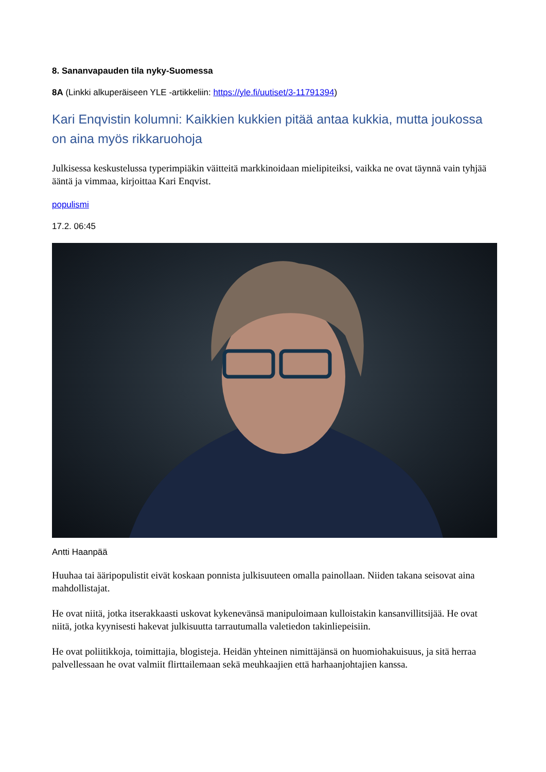8. Sananvapauden tila nyky-Suomessa
8A (Linkki alkuperäiseen YLE -artikkeliin: https://yle.fi/uutiset/3-11791394)
Kari Enqvistin kolumni: Kaikkien kukkien pitää antaa kukkia, mutta joukossa on aina myös rikkaruohoja
Julkisessa keskustelussa typerimpiäkin väitteitä markkinoidaan mielipiteiksi, vaikka ne ovat täynnä vain tyhjää ääntä ja vimmaa, kirjoittaa Kari Enqvist.
populismi
17.2. 06:45
Antti Haanpää
Huuhaa tai ääripopulistit eivät koskaan ponnista julkisuuteen omalla painollaan. Niiden takana seisovat aina mahdollistajat.
He ovat niitä, jotka itserakkaasti uskovat kykenevänsä manipuloimaan kulloistakin kansanvillitsijää. He ovat niitä, jotka kyynisesti hakevat julkisuutta tarrautumalla valetiedon takinliepeisiin.
He ovat poliitikkoja, toimittajia, blogisteja. Heidän yhteinen nimittäjänsä on huomiohakuisuus, ja sitä herraa palvellessaan he ovat valmiit flirttailemaan sekä meuhkaajien että harhaanjohtajien kanssa.